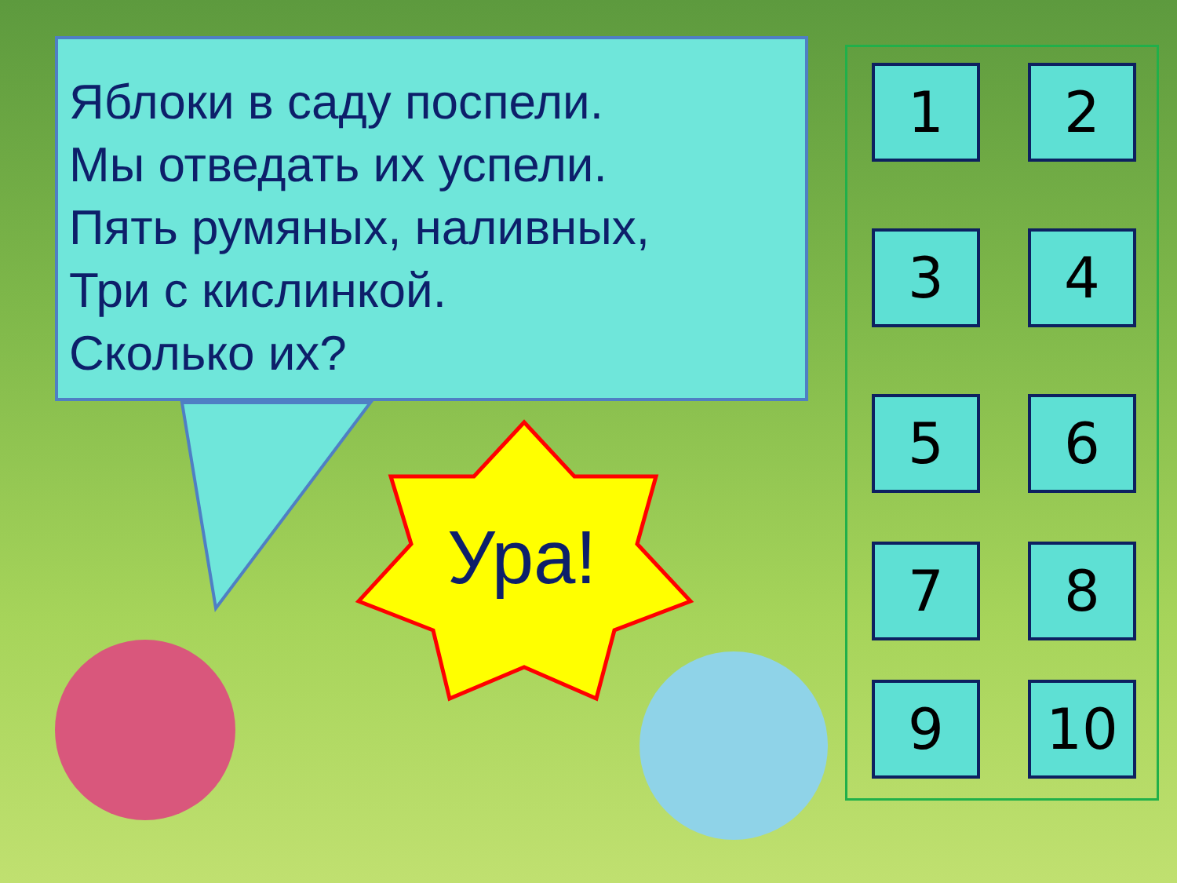Яблоки в саду поспели.
Мы отведать их успели.
Пять румяных, наливных,
Три с кислинкой.
Сколько их?
Ура!
1 2
3 4
5 6
7 8
9 10